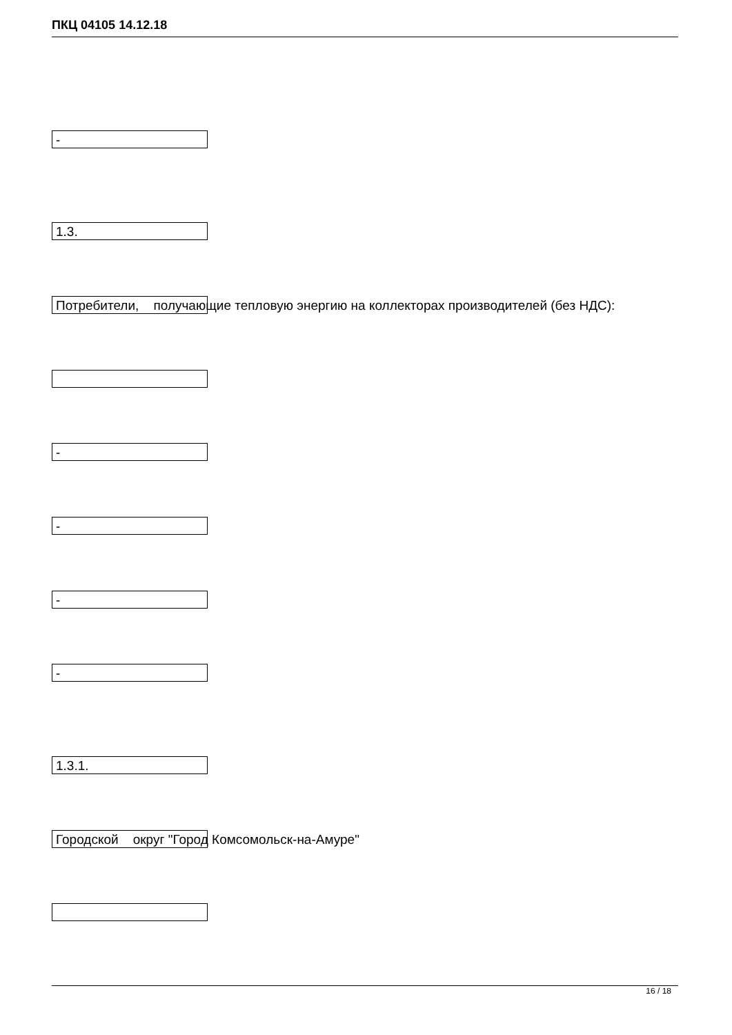ПКЦ 04105 14.12.18
-
1.3.
Потребители, получающие тепловую энергию на коллекторах производителей (без НДС):
-
-
-
-
1.3.1.
Городской округ "Город Комсомольск-на-Амуре"
16 / 18